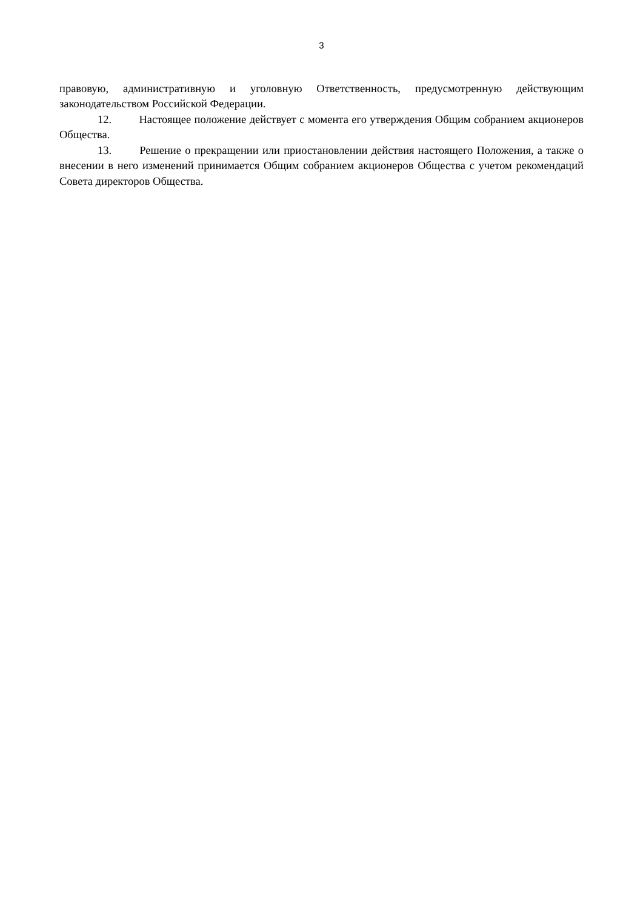3
правовую, административную и уголовную Ответственность, предусмотренную действующим законодательством Российской Федерации.
12. Настоящее положение действует с момента его утверждения Общим собранием акционеров Общества.
13. Решение о прекращении или приостановлении действия настоящего Положения, а также о внесении в него изменений принимается Общим собранием акционеров Общества с учетом рекомендаций Совета директоров Общества.